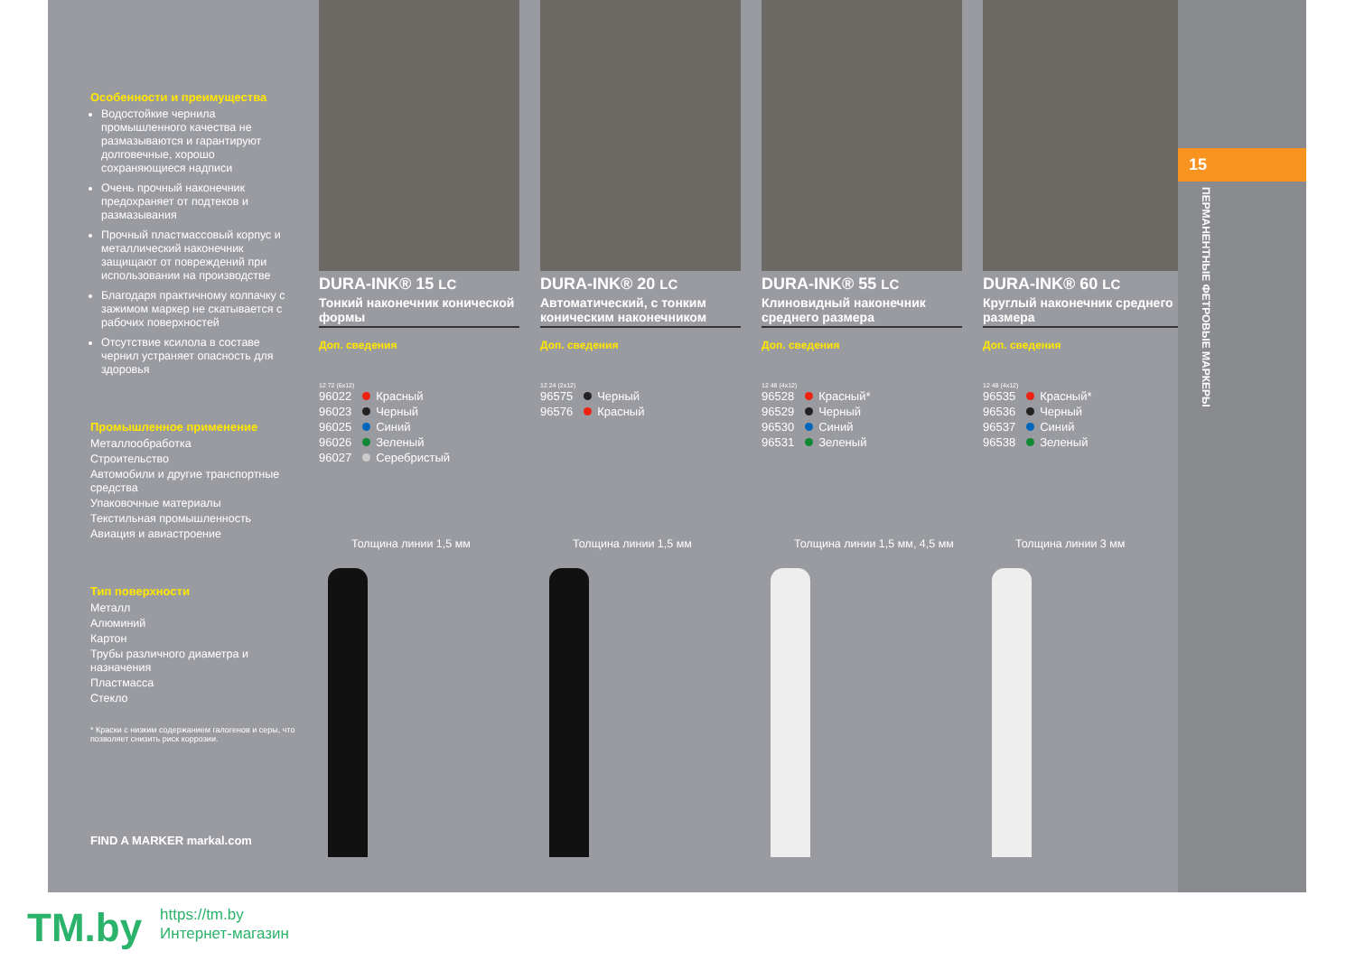Особенности и преимущества
Водостойкие чернила промышленного качества не размазываются и гарантируют долговечные, хорошо сохраняющиеся надписи
Очень прочный наконечник предохраняет от подтеков и размазывания
Прочный пластмассовый корпус и металлический наконечник защищают от повреждений при использовании на производстве
Благодаря практичному колпачку с зажимом маркер не скатывается с рабочих поверхностей
Отсутствие ксилола в составе чернил устраняет опасность для здоровья
Промышленное применение
Металлообработка
Строительство
Автомобили и другие транспортные средства
Упаковочные материалы
Текстильная промышленность
Авиация и авиастроение
Тип поверхности
Металл
Алюминий
Картон
Трубы различного диаметра и назначения
Пластмасса
Стекло
* Краски с низким содержанием галогенов и серы, что позволяет снизить риск коррозии.
FIND A MARKER markal.com
DURA-INK® 15 LC
Тонкий наконечник конической формы
Доп. сведения
12 72 (6x12)
96022 Красный
96023 Черный
96025 Синий
96026 Зеленый
96027 Серебристый
Толщина линии 1,5 мм
DURA-INK® 20 LC
Автоматический, с тонким коническим наконечником
Доп. сведения
12 24 (2x12)
96575 Черный
96576 Красный
Толщина линии 1,5 мм
DURA-INK® 55 LC
Клиновидный наконечник среднего размера
Доп. сведения
12 48 (4x12)
96528 Красный*
96529 Черный
96530 Синий
96531 Зеленый
Толщина линии 1,5 мм, 4,5 мм
DURA-INK® 60 LC
Круглый наконечник среднего размера
Доп. сведения
12 48 (4x12)
96535 Красный*
96536 Черный
96537 Синий
96538 Зеленый
Толщина линии 3 мм
15
ПЕРМАНЕНТНЫЕ ФЕТРОВЫЕ МАРКЕРЫ
TM.by
https://tm.by
Интернет-магазин